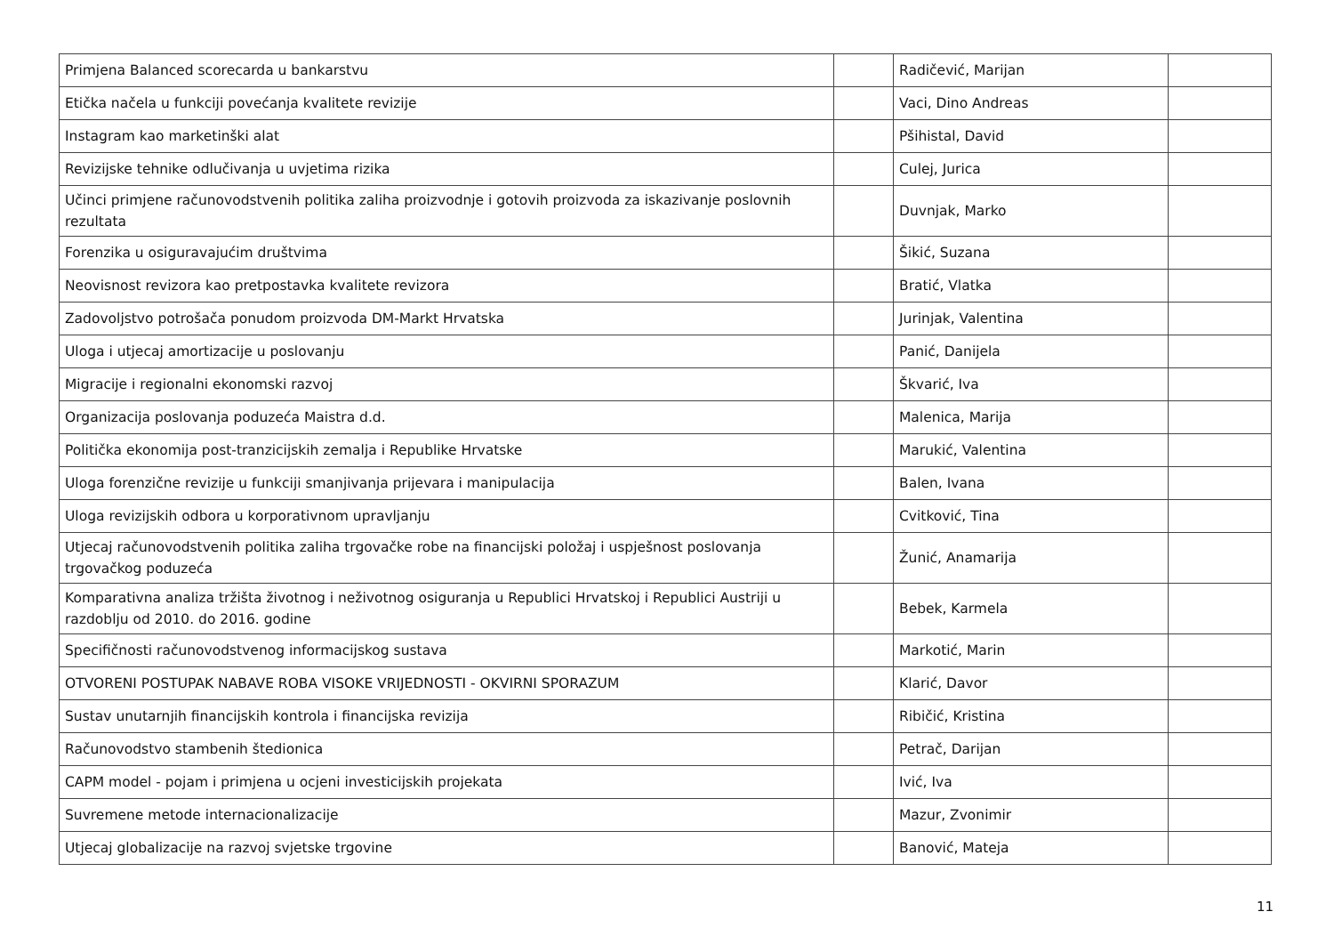| Primjena Balanced scorecarda u bankarstvu | | Radičević, Marijan | |
| Etička načela u funkciji povećanja kvalitete revizije | | Vaci, Dino Andreas | |
| Instagram kao marketinški alat | | Pšihistal, David | |
| Revizijske tehnike odlučivanja u uvjetima rizika | | Culej, Jurica | |
| Učinci primjene računovodstvenih politika zaliha proizvodnje i gotovih proizvoda za iskazivanje poslovnih rezultata | | Duvnjak, Marko | |
| Forenzika u osiguravajućim društvima | | Šikić, Suzana | |
| Neovisnost revizora kao pretpostavka kvalitete revizora | | Bratić, Vlatka | |
| Zadovoljstvo potrošača ponudom proizvoda DM-Markt Hrvatska | | Jurinjak, Valentina | |
| Uloga i utjecaj amortizacije u poslovanju | | Panić, Danijela | |
| Migracije i regionalni ekonomski razvoj | | Škvarić, Iva | |
| Organizacija poslovanja poduzeća Maistra d.d. | | Malenica, Marija | |
| Politička ekonomija post-tranzicijskih zemalja i Republike Hrvatske | | Marukić, Valentina | |
| Uloga forenzične revizije u funkciji smanjivanja prijevara i manipulacija | | Balen, Ivana | |
| Uloga revizijskih odbora u korporativnom upravljanju | | Cvitković, Tina | |
| Utjecaj računovodstvenih politika zaliha trgovačke robe na financijski položaj i uspješnost poslovanja trgovačkog poduzeća | | Žunić, Anamarija | |
| Komparativna analiza tržišta životnog i neživotnog osiguranja u Republici Hrvatskoj i Republici Austriji u razdoblju od 2010. do 2016. godine | | Bebek, Karmela | |
| Specifičnosti računovodstvenog informacijskog sustava | | Markotić, Marin | |
| OTVORENI POSTUPAK NABAVE ROBA VISOKE VRIJEDNOSTI - OKVIRNI SPORAZUM | | Klarić, Davor | |
| Sustav unutarnjih financijskih kontrola i financijska revizija | | Ribičić, Kristina | |
| Računovodstvo stambenih štedionica | | Petrač, Darijan | |
| CAPM model - pojam i primjena u ocjeni investicijskih projekata | | Ivić, Iva | |
| Suvremene metode internacionalizacije | | Mazur, Zvonimir | |
| Utjecaj globalizacije na razvoj svjetske trgovine | | Banović, Mateja | |
11